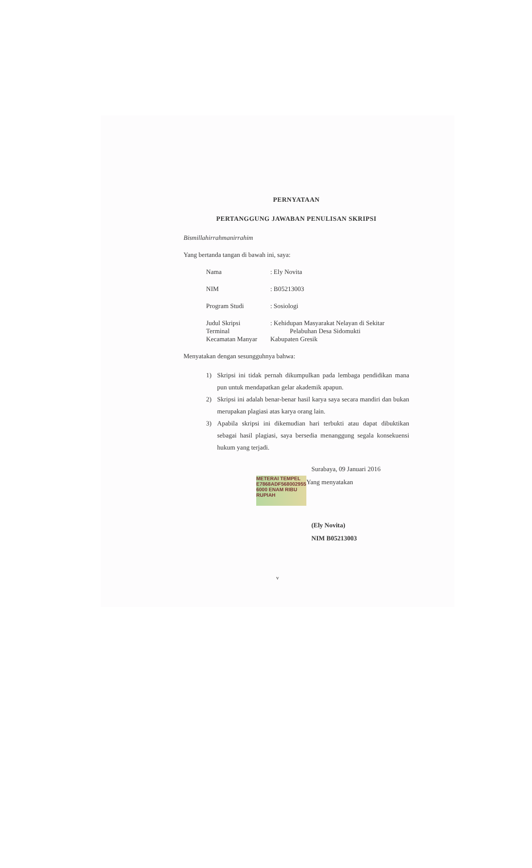PERNYATAAN
PERTANGGUNG JAWABAN PENULISAN SKRIPSI
Bismillahirrahmanirrahim
Yang bertanda tangan di bawah ini, saya:
Nama: Ely Novita
NIM: B05213003
Program Studi: Sosiologi
Judul Skripsi
Terminal
Kecamatan Manyar: Kehidupan Masyarakat Nelayan di Sekitar
Pelabuhan Desa Sidomukti
Kabupaten Gresik
Menyatakan dengan sesungguhnya bahwa:
1) Skripsi ini tidak pernah dikumpulkan pada lembaga pendidikan mana pun untuk mendapatkan gelar akademik apapun.
2) Skripsi ini adalah benar-benar hasil karya saya secara mandiri dan bukan merupakan plagiasi atas karya orang lain.
3) Apabila skripsi ini dikemudian hari terbukti atau dapat dibuktikan sebagai hasil plagiasi, saya bersedia menanggung segala konsekuensi hukum yang terjadi.
Surabaya, 09 Januari 2016
METERAI TEMPEL E7868ADF568002955 6000 ENAM RIBU RUPIAH Yang menyatakan
(Ely Novita)
NIM B05213003
v